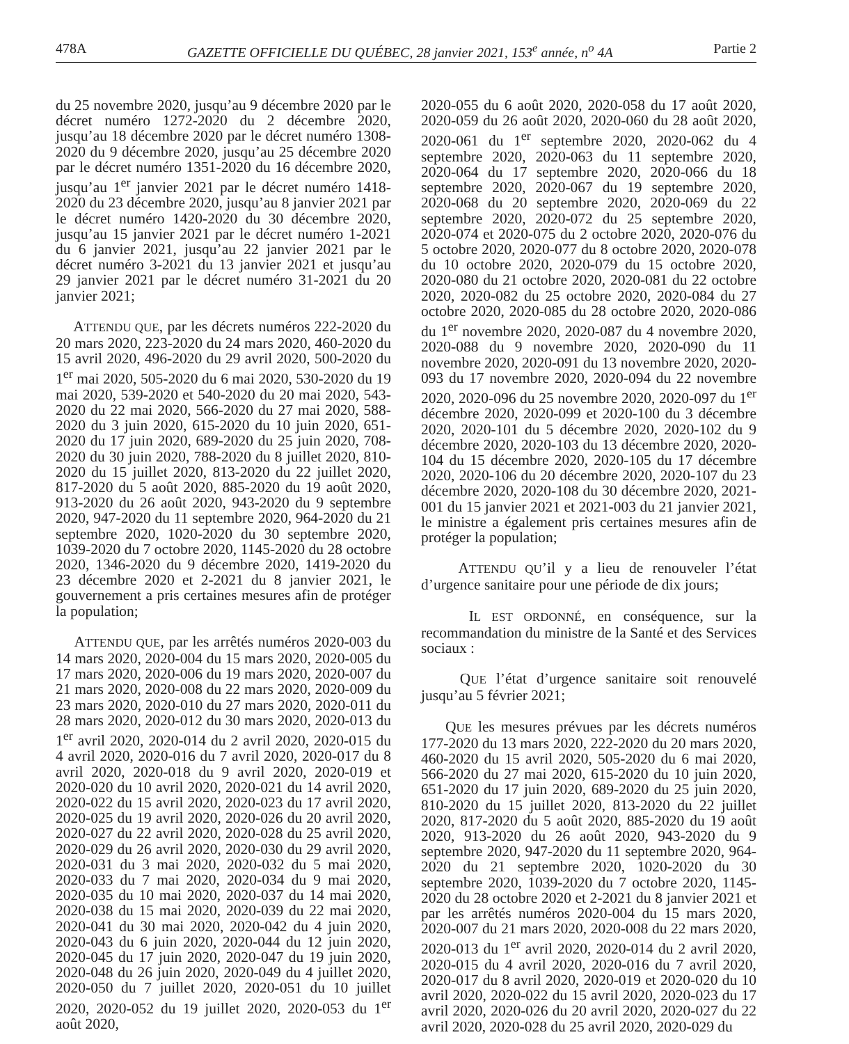478A GAZETTE OFFICIELLE DU QUÉBEC, 28 janvier 2021, 153<sup>e</sup> année, n<sup>o</sup> 4A Partie 2
du 25 novembre 2020, jusqu’au 9 décembre 2020 par le décret numéro 1272-2020 du 2 décembre 2020, jusqu’au 18 décembre 2020 par le décret numéro 1308-2020 du 9 décembre 2020, jusqu’au 25 décembre 2020 par le décret numéro 1351-2020 du 16 décembre 2020, jusqu’au 1<sup>er</sup> janvier 2021 par le décret numéro 1418-2020 du 23 décembre 2020, jusqu’au 8 janvier 2021 par le décret numéro 1420-2020 du 30 décembre 2020, jusqu’au 15 janvier 2021 par le décret numéro 1-2021 du 6 janvier 2021, jusqu’au 22 janvier 2021 par le décret numéro 3-2021 du 13 janvier 2021 et jusqu’au 29 janvier 2021 par le décret numéro 31-2021 du 20 janvier 2021;
ATTENDU QUE, par les décrets numéros 222-2020 du 20 mars 2020, 223-2020 du 24 mars 2020, 460-2020 du 15 avril 2020, 496-2020 du 29 avril 2020, 500-2020 du 1<sup>er</sup> mai 2020, 505-2020 du 6 mai 2020, 530-2020 du 19 mai 2020, 539-2020 et 540-2020 du 20 mai 2020, 543-2020 du 22 mai 2020, 566-2020 du 27 mai 2020, 588-2020 du 3 juin 2020, 615-2020 du 10 juin 2020, 651-2020 du 17 juin 2020, 689-2020 du 25 juin 2020, 708-2020 du 30 juin 2020, 788-2020 du 8 juillet 2020, 810-2020 du 15 juillet 2020, 813-2020 du 22 juillet 2020, 817-2020 du 5 août 2020, 885-2020 du 19 août 2020, 913-2020 du 26 août 2020, 943-2020 du 9 septembre 2020, 947-2020 du 11 septembre 2020, 964-2020 du 21 septembre 2020, 1020-2020 du 30 septembre 2020, 1039-2020 du 7 octobre 2020, 1145-2020 du 28 octobre 2020, 1346-2020 du 9 décembre 2020, 1419-2020 du 23 décembre 2020 et 2-2021 du 8 janvier 2021, le gouvernement a pris certaines mesures afin de protéger la population;
ATTENDU QUE, par les arrêtés numéros 2020-003 du 14 mars 2020, 2020-004 du 15 mars 2020, 2020-005 du 17 mars 2020, 2020-006 du 19 mars 2020, 2020-007 du 21 mars 2020, 2020-008 du 22 mars 2020, 2020-009 du 23 mars 2020, 2020-010 du 27 mars 2020, 2020-011 du 28 mars 2020, 2020-012 du 30 mars 2020, 2020-013 du 1<sup>er</sup> avril 2020, 2020-014 du 2 avril 2020, 2020-015 du 4 avril 2020, 2020-016 du 7 avril 2020, 2020-017 du 8 avril 2020, 2020-018 du 9 avril 2020, 2020-019 et 2020-020 du 10 avril 2020, 2020-021 du 14 avril 2020, 2020-022 du 15 avril 2020, 2020-023 du 17 avril 2020, 2020-025 du 19 avril 2020, 2020-026 du 20 avril 2020, 2020-027 du 22 avril 2020, 2020-028 du 25 avril 2020, 2020-029 du 26 avril 2020, 2020-030 du 29 avril 2020, 2020-031 du 3 mai 2020, 2020-032 du 5 mai 2020, 2020-033 du 7 mai 2020, 2020-034 du 9 mai 2020, 2020-035 du 10 mai 2020, 2020-037 du 14 mai 2020, 2020-038 du 15 mai 2020, 2020-039 du 22 mai 2020, 2020-041 du 30 mai 2020, 2020-042 du 4 juin 2020, 2020-043 du 6 juin 2020, 2020-044 du 12 juin 2020, 2020-045 du 17 juin 2020, 2020-047 du 19 juin 2020, 2020-048 du 26 juin 2020, 2020-049 du 4 juillet 2020, 2020-050 du 7 juillet 2020, 2020-051 du 10 juillet 2020, 2020-052 du 19 juillet 2020, 2020-053 du 1<sup>er</sup> août 2020,
2020-055 du 6 août 2020, 2020-058 du 17 août 2020, 2020-059 du 26 août 2020, 2020-060 du 28 août 2020, 2020-061 du 1<sup>er</sup> septembre 2020, 2020-062 du 4 septembre 2020, 2020-063 du 11 septembre 2020, 2020-064 du 17 septembre 2020, 2020-066 du 18 septembre 2020, 2020-067 du 19 septembre 2020, 2020-068 du 20 septembre 2020, 2020-069 du 22 septembre 2020, 2020-072 du 25 septembre 2020, 2020-074 et 2020-075 du 2 octobre 2020, 2020-076 du 5 octobre 2020, 2020-077 du 8 octobre 2020, 2020-078 du 10 octobre 2020, 2020-079 du 15 octobre 2020, 2020-080 du 21 octobre 2020, 2020-081 du 22 octobre 2020, 2020-082 du 25 octobre 2020, 2020-084 du 27 octobre 2020, 2020-085 du 28 octobre 2020, 2020-086 du 1<sup>er</sup> novembre 2020, 2020-087 du 4 novembre 2020, 2020-088 du 9 novembre 2020, 2020-090 du 11 novembre 2020, 2020-091 du 13 novembre 2020, 2020-093 du 17 novembre 2020, 2020-094 du 22 novembre 2020, 2020-096 du 25 novembre 2020, 2020-097 du 1<sup>er</sup> décembre 2020, 2020-099 et 2020-100 du 3 décembre 2020, 2020-101 du 5 décembre 2020, 2020-102 du 9 décembre 2020, 2020-103 du 13 décembre 2020, 2020-104 du 15 décembre 2020, 2020-105 du 17 décembre 2020, 2020-106 du 20 décembre 2020, 2020-107 du 23 décembre 2020, 2020-108 du 30 décembre 2020, 2021-001 du 15 janvier 2021 et 2021-003 du 21 janvier 2021, le ministre a également pris certaines mesures afin de protéger la population;
ATTENDU QU’il y a lieu de renouveler l’état d’urgence sanitaire pour une période de dix jours;
IL EST ORDONNÉ, en conséquence, sur la recommandation du ministre de la Santé et des Services sociaux :
QUE l’état d’urgence sanitaire soit renouvelé jusqu’au 5 février 2021;
QUE les mesures prévues par les décrets numéros 177-2020 du 13 mars 2020, 222-2020 du 20 mars 2020, 460-2020 du 15 avril 2020, 505-2020 du 6 mai 2020, 566-2020 du 27 mai 2020, 615-2020 du 10 juin 2020, 651-2020 du 17 juin 2020, 689-2020 du 25 juin 2020, 810-2020 du 15 juillet 2020, 813-2020 du 22 juillet 2020, 817-2020 du 5 août 2020, 885-2020 du 19 août 2020, 913-2020 du 26 août 2020, 943-2020 du 9 septembre 2020, 947-2020 du 11 septembre 2020, 964-2020 du 21 septembre 2020, 1020-2020 du 30 septembre 2020, 1039-2020 du 7 octobre 2020, 1145-2020 du 28 octobre 2020 et 2-2021 du 8 janvier 2021 et par les arrêtés numéros 2020-004 du 15 mars 2020, 2020-007 du 21 mars 2020, 2020-008 du 22 mars 2020, 2020-013 du 1<sup>er</sup> avril 2020, 2020-014 du 2 avril 2020, 2020-015 du 4 avril 2020, 2020-016 du 7 avril 2020, 2020-017 du 8 avril 2020, 2020-019 et 2020-020 du 10 avril 2020, 2020-022 du 15 avril 2020, 2020-023 du 17 avril 2020, 2020-026 du 20 avril 2020, 2020-027 du 22 avril 2020, 2020-028 du 25 avril 2020, 2020-029 du